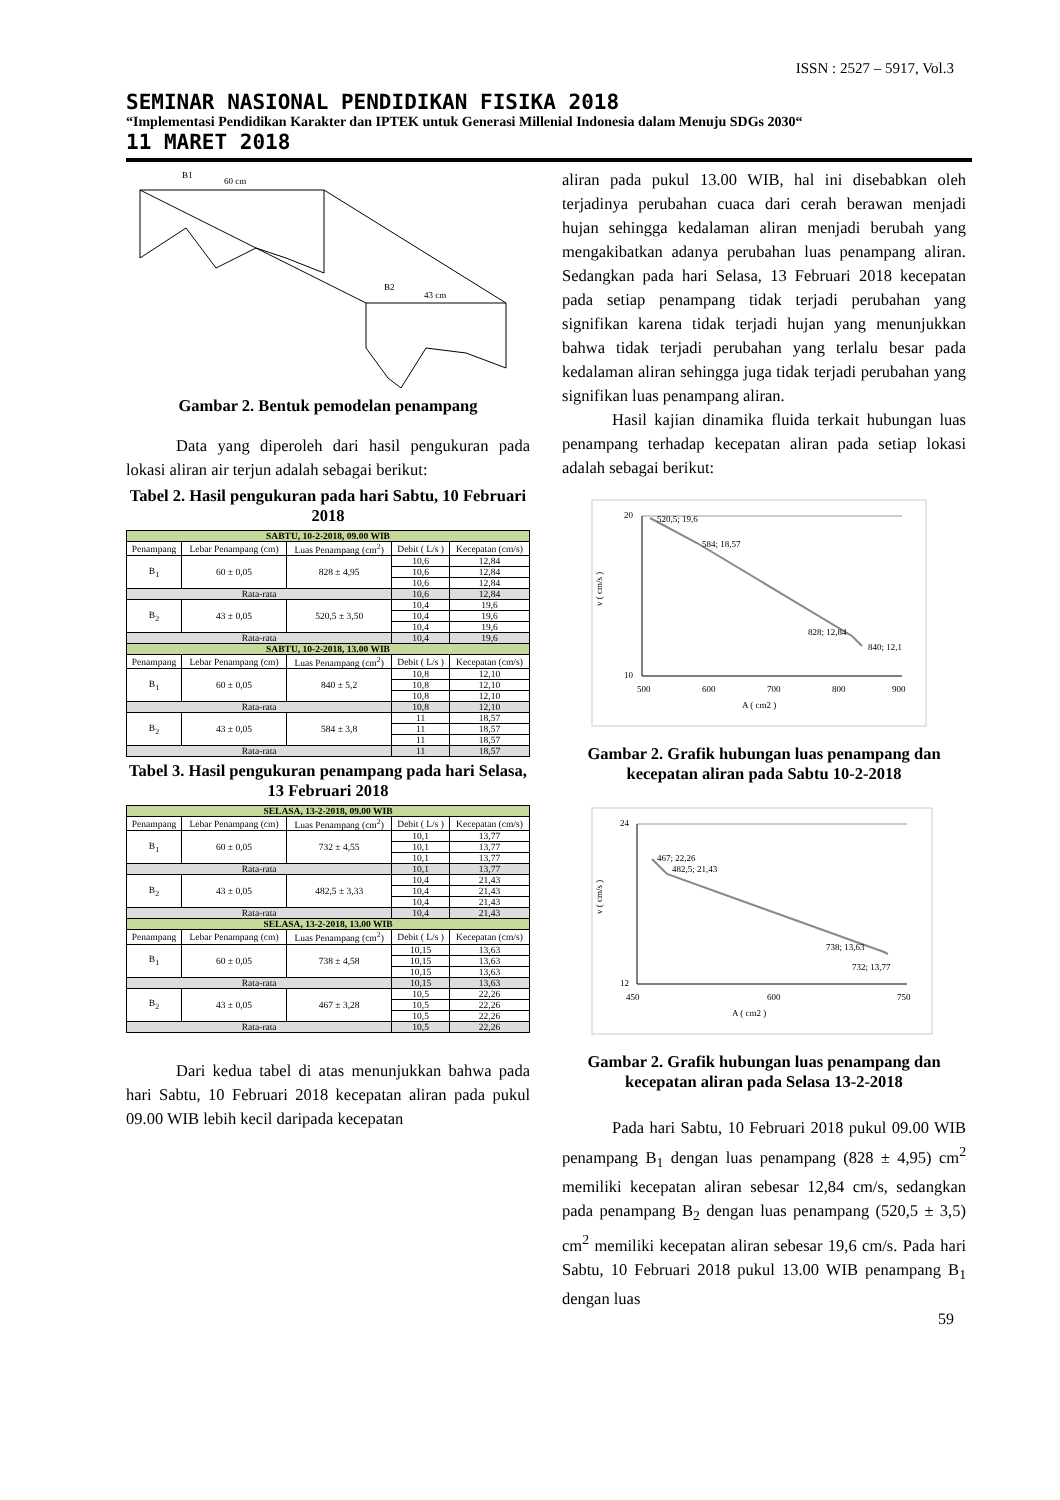ISSN : 2527 – 5917, Vol.3
SEMINAR NASIONAL PENDIDIKAN FISIKA 2018
“Implementasi Pendidikan Karakter dan IPTEK untuk Generasi Millenial Indonesia dalam Menuju SDGs 2030“
11 MARET 2018
B1
60 cm
B2
43 cm
Gambar 2. Bentuk pemodelan penampang
Data yang diperoleh dari hasil pengukuran pada lokasi aliran air terjun adalah sebagai berikut:
Tabel 2. Hasil pengukuran pada hari Sabtu, 10 Februari 2018
| SABTU, 10-2-2018, 09.00 WIB | | | | |
| Penampang | Lebar Penampang (cm) | Luas Penampang (cm<sup>2</sup>) | Debit ( L/s ) | Kecepatan (cm/s) |
| B<sub>1</sub> | 60 ± 0,05 | 828 ± 4,95 | 10,6 | 12,84 |
| | | | 10,6 | 12,84 |
| | | | 10,6 | 12,84 |
| Rata-rata | | | 10,6 | 12,84 |
| B<sub>2</sub> | 43 ± 0,05 | 520,5 ± 3,50 | 10,4 | 19,6 |
| | | | 10,4 | 19,6 |
| | | | 10,4 | 19,6 |
| Rata-rata | | | 10,4 | 19,6 |
| SABTU, 10-2-2018, 13.00 WIB | | | | |
| Penampang | Lebar Penampang (cm) | Luas Penampang (cm<sup>2</sup>) | Debit ( L/s ) | Kecepatan (cm/s) |
| B<sub>1</sub> | 60 ± 0,05 | 840 ± 5,2 | 10,8 | 12,10 |
| | | | 10,8 | 12,10 |
| | | | 10,8 | 12,10 |
| Rata-rata | | | 10,8 | 12,10 |
| B<sub>2</sub> | 43 ± 0,05 | 584 ± 3,8 | 11 | 18,57 |
| | | | 11 | 18,57 |
| | | | 11 | 18,57 |
| Rata-rata | | | 11 | 18,57 |
Tabel 3. Hasil pengukuran penampang pada hari Selasa, 13 Februari 2018
| SELASA, 13-2-2018, 09.00 WIB | | | | |
| Penampang | Lebar Penampang (cm) | Luas Penampang (cm<sup>2</sup>) | Debit ( L/s ) | Kecepatan (cm/s) |
| B<sub>1</sub> | 60 ± 0,05 | 732 ± 4,55 | 10,1 | 13,77 |
| | | | 10,1 | 13,77 |
| | | | 10,1 | 13,77 |
| Rata-rata | | | 10,1 | 13,77 |
| B<sub>2</sub> | 43 ± 0,05 | 482,5 ± 3,33 | 10,4 | 21,43 |
| | | | 10,4 | 21,43 |
| | | | 10,4 | 21,43 |
| Rata-rata | | | 10,4 | 21,43 |
| SELASA, 13-2-2018, 13.00 WIB | | | | |
| Penampang | Lebar Penampang (cm) | Luas Penampang (cm<sup>2</sup>) | Debit ( L/s ) | Kecepatan (cm/s) |
| B<sub>1</sub> | 60 ± 0,05 | 738 ± 4,58 | 10,15 | 13,63 |
| | | | 10,15 | 13,63 |
| | | | 10,15 | 13,63 |
| Rata-rata | | | 10,15 | 13,63 |
| B<sub>2</sub> | 43 ± 0,05 | 467 ± 3,28 | 10,5 | 22,26 |
| | | | 10,5 | 22,26 |
| | | | 10,5 | 22,26 |
| Rata-rata | | | 10,5 | 22,26 |
Dari kedua tabel di atas menunjukkan bahwa pada hari Sabtu, 10 Februari 2018 kecepatan aliran pada pukul 09.00 WIB lebih kecil daripada kecepatan
aliran pada pukul 13.00 WIB, hal ini disebabkan oleh terjadinya perubahan cuaca dari cerah berawan menjadi hujan sehingga kedalaman aliran menjadi berubah yang mengakibatkan adanya perubahan luas penampang aliran. Sedangkan pada hari Selasa, 13 Februari 2018 kecepatan pada setiap penampang tidak terjadi perubahan yang signifikan karena tidak terjadi hujan yang menunjukkan bahwa tidak terjadi perubahan yang terlalu besar pada kedalaman aliran sehingga juga tidak terjadi perubahan yang signifikan luas penampang aliran.
Hasil kajian dinamika fluida terkait hubungan luas penampang terhadap kecepatan aliran pada setiap lokasi adalah sebagai berikut:
520,5; 19,6
584; 18,57
828; 12,84
840; 12,1
20
10
500
600
700
800
900
A ( cm2 )
v ( cm/s )
Gambar 2. Grafik hubungan luas penampang dan kecepatan aliran pada Sabtu 10-2-2018
467; 22,26
482,5; 21,43
738; 13,63
732; 13,77
24
12
450
600
750
A ( cm2 )
v ( cm/s )
Gambar 2. Grafik hubungan luas penampang dan kecepatan aliran pada Selasa 13-2-2018
Pada hari Sabtu, 10 Februari 2018 pukul 09.00 WIB penampang B<sub>1</sub> dengan luas penampang (828 ± 4,95) cm<sup>2</sup> memiliki kecepatan aliran sebesar 12,84 cm/s, sedangkan pada penampang B<sub>2</sub> dengan luas penampang (520,5 ± 3,5) cm<sup>2</sup> memiliki kecepatan aliran sebesar 19,6 cm/s. Pada hari Sabtu, 10 Februari 2018 pukul 13.00 WIB penampang B<sub>1</sub> dengan luas
59